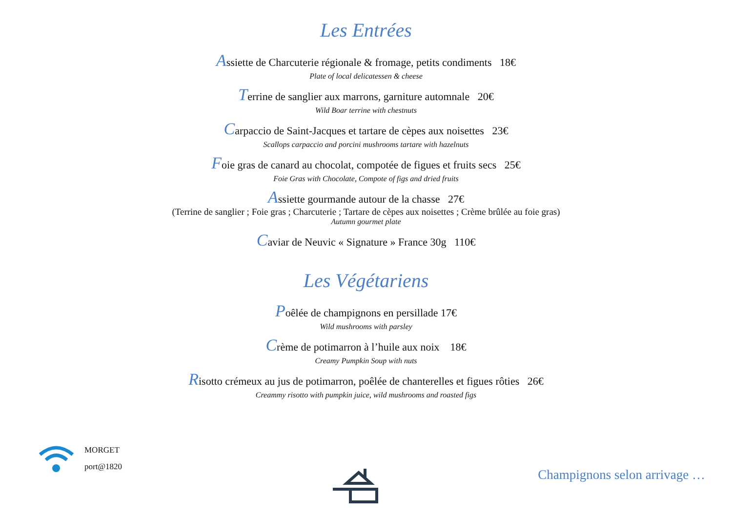Les Entrées
Assiette de Charcuterie régionale & fromage, petits condiments 18€
Plate of local delicatessen & cheese
Terrine de sanglier aux marrons, garniture automnale 20€
Wild Boar terrine with chestnuts
Carpaccio de Saint-Jacques et tartare de cèpes aux noisettes 23€
Scallops carpaccio and porcini mushrooms tartare with hazelnuts
Foie gras de canard au chocolat, compotée de figues et fruits secs 25€
Foie Gras with Chocolate, Compote of figs and dried fruits
Assiette gourmande autour de la chasse 27€
(Terrine de sanglier ; Foie gras ; Charcuterie ; Tartare de cèpes aux noisettes ; Crème brûlée au foie gras)
Autumn gourmet plate
Caviar de Neuvic « Signature » France 30g 110€
Les Végétariens
Poêlée de champignons en persillade 17€
Wild mushrooms with parsley
Crème de potimarron à l’huile aux noix 18€
Creamy Pumpkin Soup with nuts
Risotto crémeux au jus de potimarron, poêlée de chanterelles et figues rôties 26€
Creammy risotto with pumpkin juice, wild mushrooms and roasted figs
MORGET
port@1820
Champignons selon arrivage …